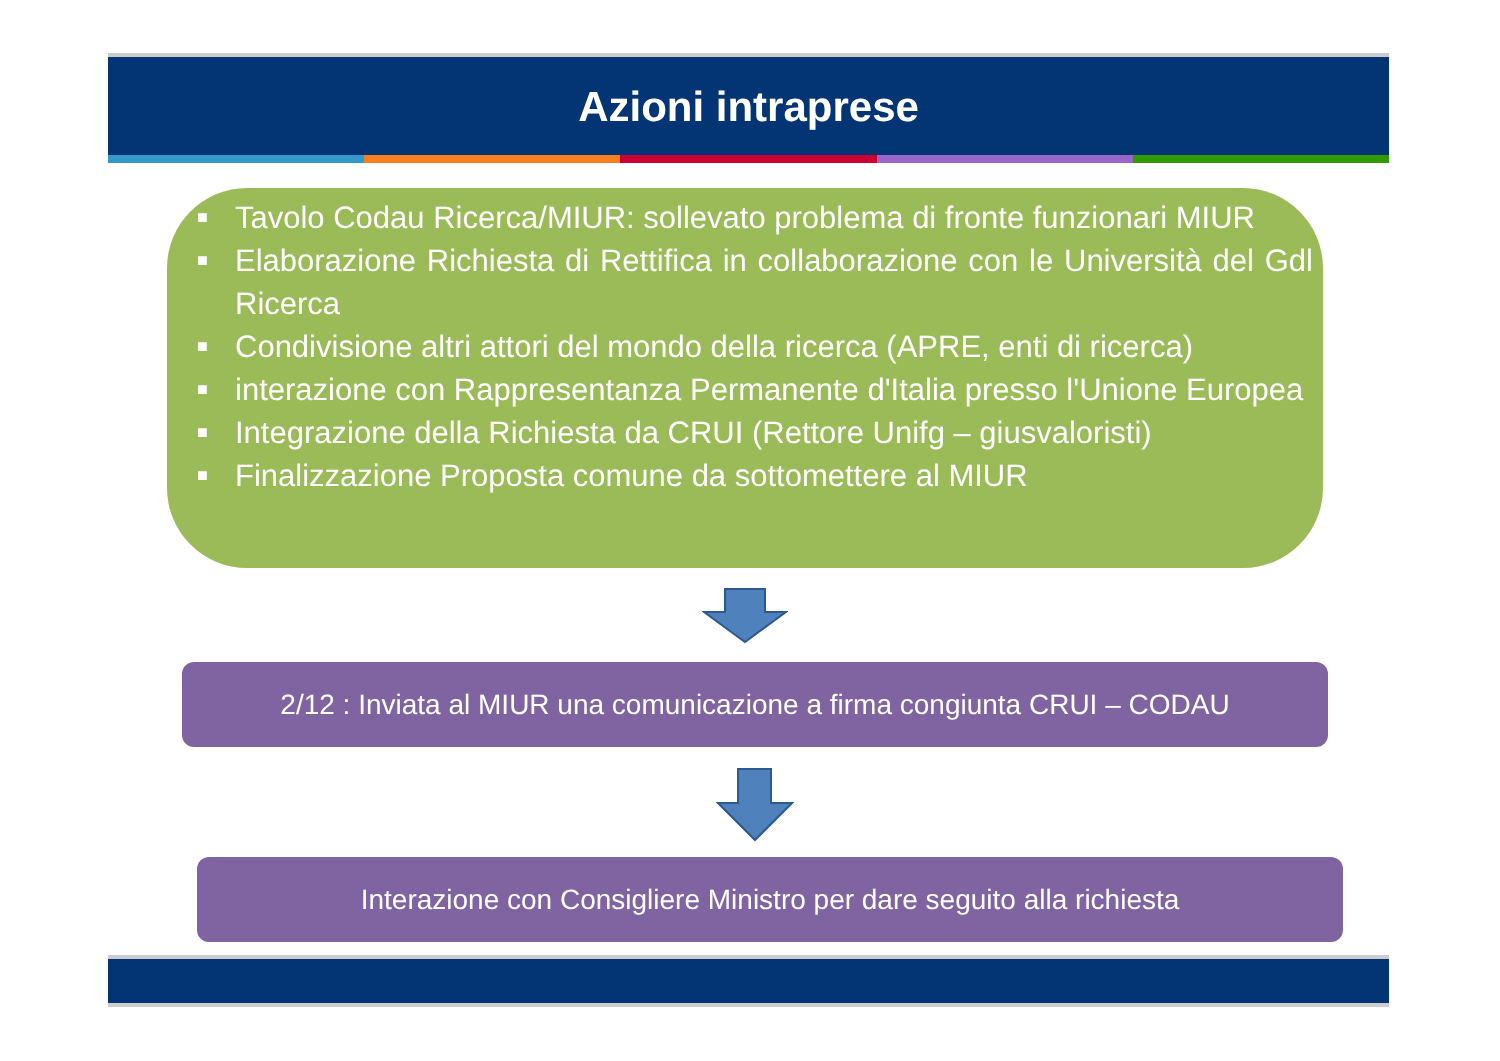Azioni intraprese
■ Tavolo Codau Ricerca/MIUR: sollevato problema di fronte funzionari MIUR
■ Elaborazione Richiesta di Rettifica in collaborazione con le Università del Gdl Ricerca
■ Condivisione altri attori del mondo della ricerca (APRE, enti di ricerca)
■ interazione con Rappresentanza Permanente d'Italia presso l'Unione Europea
■ Integrazione della Richiesta da CRUI (Rettore Unifg – giusvaloristi)
■ Finalizzazione Proposta comune da sottomettere al MIUR
2/12 : Inviata al MIUR una comunicazione a firma congiunta CRUI – CODAU
Interazione con Consigliere Ministro per dare seguito alla richiesta